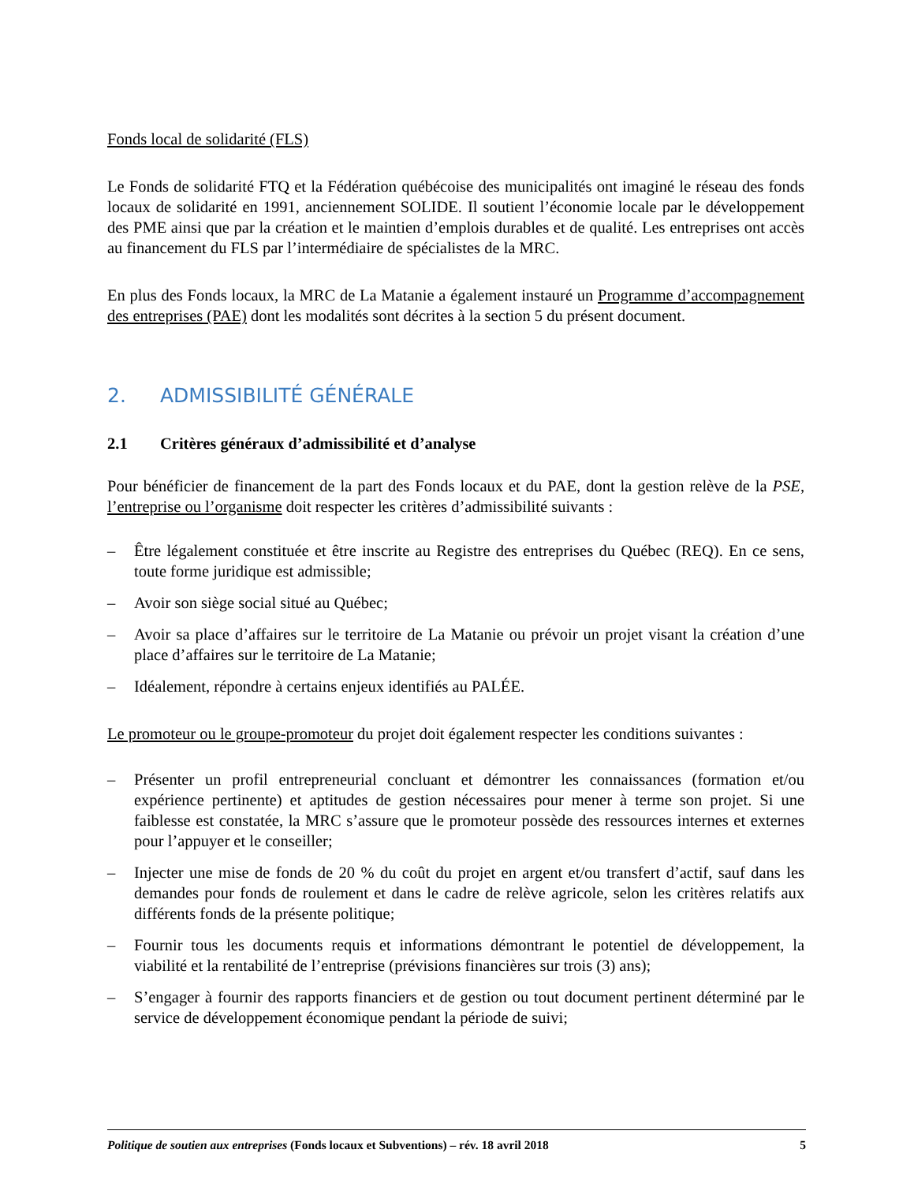Fonds local de solidarité (FLS)
Le Fonds de solidarité FTQ et la Fédération québécoise des municipalités ont imaginé le réseau des fonds locaux de solidarité en 1991, anciennement SOLIDE. Il soutient l’économie locale par le développement des PME ainsi que par la création et le maintien d’emplois durables et de qualité. Les entreprises ont accès au financement du FLS par l’intermédiaire de spécialistes de la MRC.
En plus des Fonds locaux, la MRC de La Matanie a également instauré un Programme d’accompagnement des entreprises (PAE) dont les modalités sont décrites à la section 5 du présent document.
2. ADMISSIBILITÉ GÉNÉRALE
2.1 Critères généraux d’admissibilité et d’analyse
Pour bénéficier de financement de la part des Fonds locaux et du PAE, dont la gestion relève de la PSE, l’entreprise ou l’organisme doit respecter les critères d’admissibilité suivants :
– Être légalement constituée et être inscrite au Registre des entreprises du Québec (REQ). En ce sens, toute forme juridique est admissible;
– Avoir son siège social situé au Québec;
– Avoir sa place d’affaires sur le territoire de La Matanie ou prévoir un projet visant la création d’une place d’affaires sur le territoire de La Matanie;
– Idéalement, répondre à certains enjeux identifiés au PALÉE.
Le promoteur ou le groupe-promoteur du projet doit également respecter les conditions suivantes :
– Présenter un profil entrepreneurial concluant et démontrer les connaissances (formation et/ou expérience pertinente) et aptitudes de gestion nécessaires pour mener à terme son projet. Si une faiblesse est constatée, la MRC s’assure que le promoteur possède des ressources internes et externes pour l’appuyer et le conseiller;
– Injecter une mise de fonds de 20 % du coût du projet en argent et/ou transfert d’actif, sauf dans les demandes pour fonds de roulement et dans le cadre de relève agricole, selon les critères relatifs aux différents fonds de la présente politique;
– Fournir tous les documents requis et informations démontrant le potentiel de développement, la viabilité et la rentabilité de l’entreprise (prévisions financières sur trois (3) ans);
– S’engager à fournir des rapports financiers et de gestion ou tout document pertinent déterminé par le service de développement économique pendant la période de suivi;
Politique de soutien aux entreprises (Fonds locaux et Subventions) – rév. 18 avril 2018 5